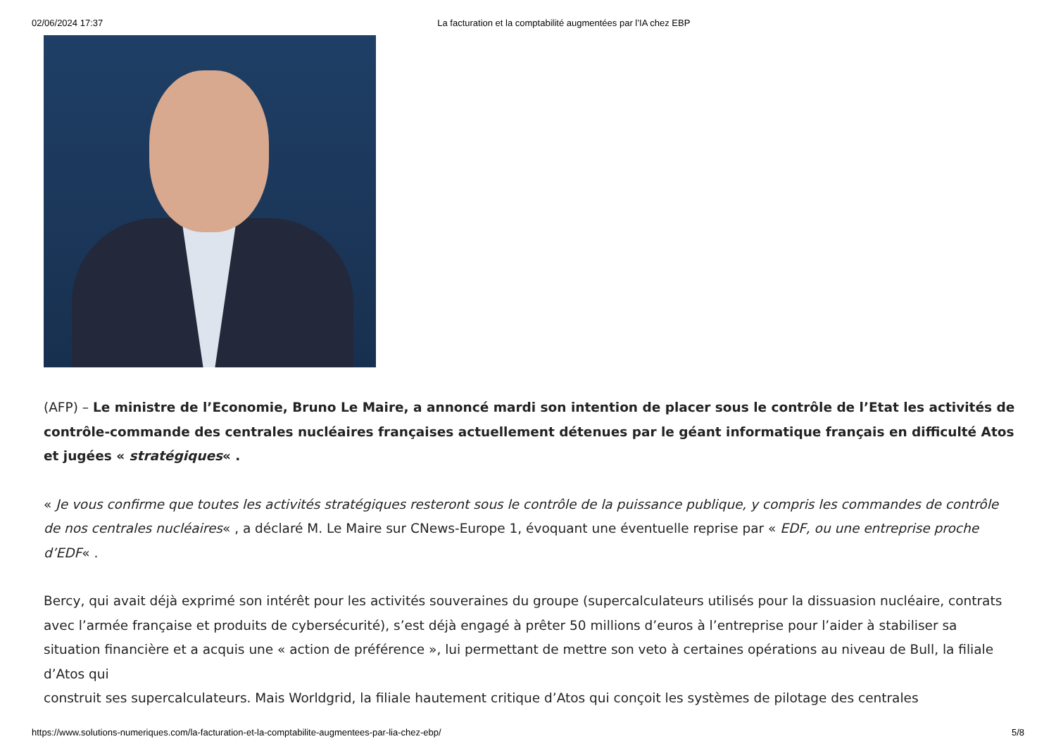02/06/2024 17:37 La facturation et la comptabilité augmentées par l’IA chez EBP
(AFP) – Le ministre de l’Economie, Bruno Le Maire, a annoncé mardi son intention de placer sous le contrôle de l’Etat les activités de contrôle-commande des centrales nucléaires françaises actuellement détenues par le géant informatique français en difficulté Atos et jugées « stratégiques« .
« Je vous confirme que toutes les activités stratégiques resteront sous le contrôle de la puissance publique, y compris les commandes de contrôle de nos centrales nucléaires« , a déclaré M. Le Maire sur CNews-Europe 1, évoquant une éventuelle reprise par « EDF, ou une entreprise proche d’EDF« .
Bercy, qui avait déjà exprimé son intérêt pour les activités souveraines du groupe (supercalculateurs utilisés pour la dissuasion nucléaire, contrats avec l’armée française et produits de cybersécurité), s’est déjà engagé à prêter 50 millions d’euros à l’entreprise pour l’aider à stabiliser sa situation financière et a acquis une « action de préférence », lui permettant de mettre son veto à certaines opérations au niveau de Bull, la filiale d’Atos qui
construit ses supercalculateurs. Mais Worldgrid, la filiale hautement critique d’Atos qui conçoit les systèmes de pilotage des centrales
https://www.solutions-numeriques.com/la-facturation-et-la-comptabilite-augmentees-par-lia-chez-ebp/ 5/8